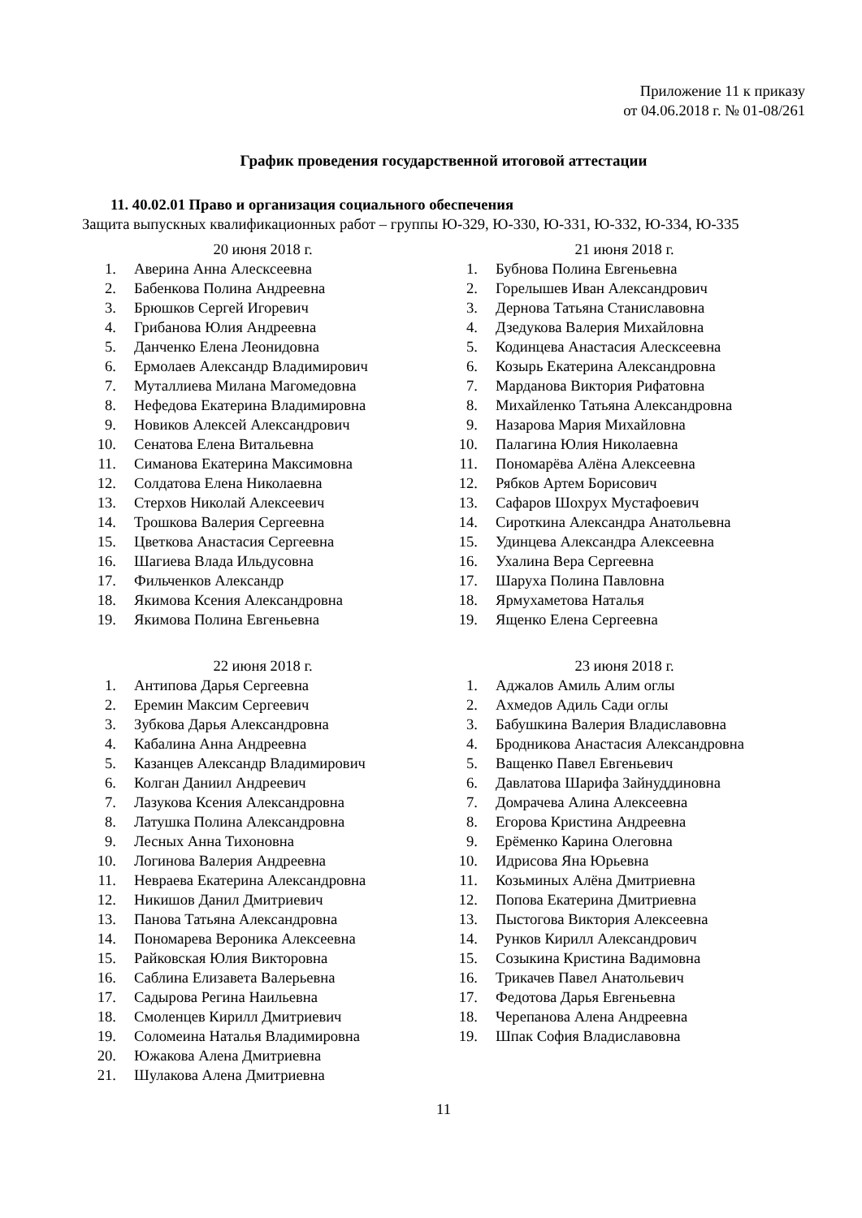Приложение 11 к приказу
от 04.06.2018 г. № 01-08/261
График проведения государственной итоговой аттестации
11. 40.02.01 Право и организация социального обеспечения
Защита выпускных квалификационных работ – группы Ю-329, Ю-330, Ю-331, Ю-332, Ю-334, Ю-335
20 июня 2018 г.
1. Аверина Анна Алесксеевна
2. Бабенкова Полина Андреевна
3. Брюшков Сергей Игоревич
4. Грибанова Юлия Андреевна
5. Данченко Елена Леонидовна
6. Ермолаев Александр Владимирович
7. Муталлиева Милана Магомедовна
8. Нефедова Екатерина Владимировна
9. Новиков Алексей Александрович
10. Сенатова Елена Витальевна
11. Симанова Екатерина Максимовна
12. Солдатова Елена Николаевна
13. Стерхов Николай Алексеевич
14. Трошкова Валерия Сергеевна
15. Цветкова Анастасия Сергеевна
16. Шагиева Влада Ильдусовна
17. Фильченков Александр
18. Якимова Ксения Александровна
19. Якимова Полина Евгеньевна
21 июня 2018 г.
1. Бубнова Полина Евгеньевна
2. Горелышев Иван Александрович
3. Дернова Татьяна Станиславовна
4. Дзедукова Валерия Михайловна
5. Кодинцева Анастасия Алесксеевна
6. Козырь Екатерина Александровна
7. Марданова Виктория Рифатовна
8. Михайленко Татьяна Александровна
9. Назарова Мария Михайловна
10. Палагина Юлия Николаевна
11. Пономарёва Алёна Алексеевна
12. Рябков Артем Борисович
13. Сафаров Шохрух Мустафоевич
14. Сироткина Александра Анатольевна
15. Удинцева Александра Алексеевна
16. Ухалина Вера Сергеевна
17. Шаруха Полина Павловна
18. Ярмухаметова Наталья
19. Ященко Елена Сергеевна
22 июня 2018 г.
1. Антипова Дарья Сергеевна
2. Еремин Максим Сергеевич
3. Зубкова Дарья Александровна
4. Кабалина Анна Андреевна
5. Казанцев Александр Владимирович
6. Колган Даниил Андреевич
7. Лазукова Ксения Александровна
8. Латушка Полина Александровна
9. Лесных Анна Тихоновна
10. Логинова Валерия Андреевна
11. Невраева Екатерина Александровна
12. Никишов Данил Дмитриевич
13. Панова Татьяна Александровна
14. Пономарева Вероника Алексеевна
15. Райковская Юлия Викторовна
16. Саблина Елизавета Валерьевна
17. Садырова Регина Наильевна
18. Смоленцев Кирилл Дмитриевич
19. Соломеина Наталья Владимировна
20. Южакова Алена Дмитриевна
21. Шулакова Алена Дмитриевна
23 июня 2018 г.
1. Аджалов Амиль Алим оглы
2. Ахмедов Адиль Сади оглы
3. Бабушкина Валерия Владиславовна
4. Бродникова Анастасия Александровна
5. Ващенко Павел Евгеньевич
6. Давлатова Шарифа Зайнуддиновна
7. Домрачева Алина Алексеевна
8. Егорова Кристина Андреевна
9. Ерёменко Карина Олеговна
10. Идрисова Яна Юрьевна
11. Козьминых Алёна Дмитриевна
12. Попова Екатерина Дмитриевна
13. Пыстогова Виктория Алексеевна
14. Рунков Кирилл Александрович
15. Созыкина Кристина Вадимовна
16. Трикачев Павел Анатольевич
17. Федотова Дарья Евгеньевна
18. Черепанова Алена Андреевна
19. Шпак София Владиславовна
11